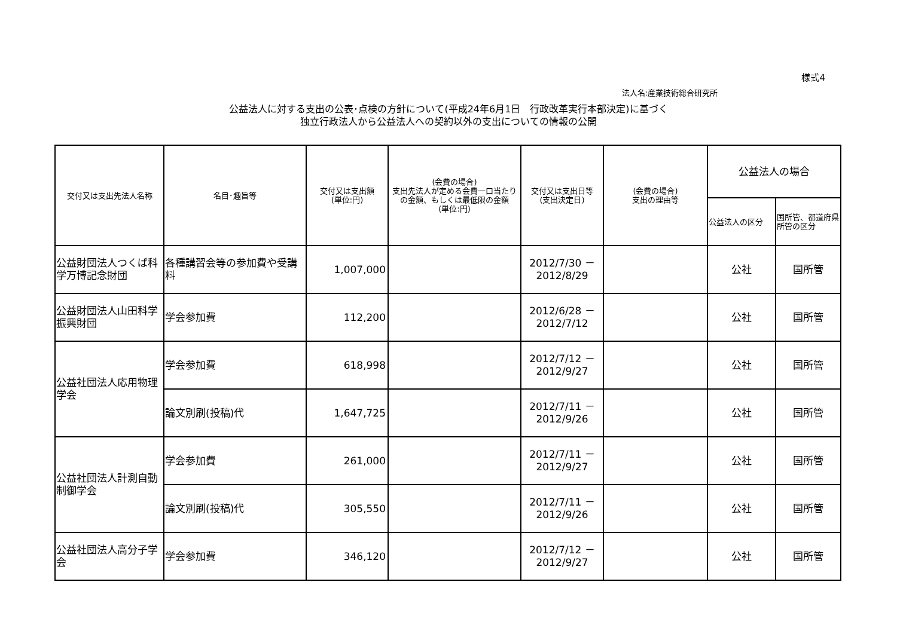様式4
法人名:産業技術総合研究所
公益法人に対する支出の公表･点検の方針について(平成24年6月1日　行政改革実行本部決定)に基づく
独立行政法人から公益法人への契約以外の支出についての情報の公開
| 交付又は支出先法人名称 | 名目･趣旨等 | 交付又は支出額 (単位:円) | (会費の場合) 支出先法人が定める会費一口当たりの金額、もしくは最低限の金額 (単位:円) | 交付又は支出日等 (支出決定日) | (会費の場合) 支出の理由等 | 公益法人の場合 | |
| --- | --- | --- | --- | --- | --- | --- | --- |
| | | | | | | 公益法人の区分 | 国所管、都道府県所管の区分 |
| 公益財団法人つくば科学万博記念財団 | 各種講習会等の参加費や受講料 | 1,007,000 | | 2012/7/30 － 2012/8/29 | | 公社 | 国所管 |
| 公益財団法人山田科学振興財団 | 学会参加費 | 112,200 | | 2012/6/28 － 2012/7/12 | | 公社 | 国所管 |
| 公益社団法人応用物理学会 | 学会参加費 | 618,998 | | 2012/7/12 － 2012/9/27 | | 公社 | 国所管 |
| | 論文別刷(投稿)代 | 1,647,725 | | 2012/7/11 － 2012/9/26 | | 公社 | 国所管 |
| 公益社団法人計測自動制御学会 | 学会参加費 | 261,000 | | 2012/7/11 － 2012/9/27 | | 公社 | 国所管 |
| | 論文別刷(投稿)代 | 305,550 | | 2012/7/11 － 2012/9/26 | | 公社 | 国所管 |
| 公益社団法人高分子学会 | 学会参加費 | 346,120 | | 2012/7/12 － 2012/9/27 | | 公社 | 国所管 |